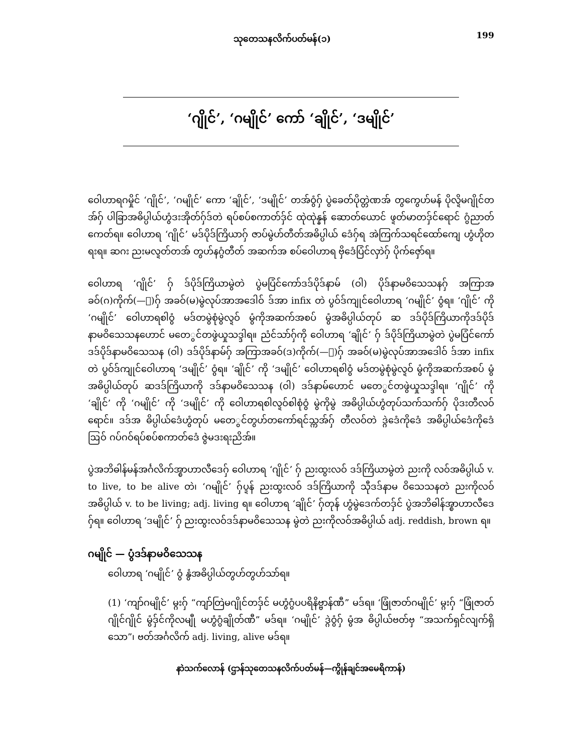သုတေသနလိက်ပတ်မန်(၁) 199
‘ဂျိုင်’, ‘ဂမျိုင်’ ကော် ‘ချိုင်’, ‘ဒမျိုင်’
ဝေါဟာရဂမှိုင် ‘ဂျိုင်’, ‘ဂမျိုင်’ ကော ‘ချိုင်’, ‘ဒမျိုင်’ တအ်ဝွံဂှ် ပွဲခေတ်ပိုတ္တဲဏအ် တွကွေဟ်မန် ပိုလ္ဍိမဂျိုင်တအ်ဂှ် ပါခြာအဓိပ္ပါယ်ဟွံဒးအိုတ်ဂှ်ဒ်တဲ ရပ်စပ်စကာတ်ဒှ်င် ထုဲထုဲန္နန် ဆောတ်ယောင် ဖ္ဍတ်မာတဒှ်င်ရောင် ဂွံညာတ်ကေတ်ရ။ ဝေါဟာရ ‘ဂျိုင်’ မဒ်ပိုဒ်ကြိယာဂှ် ဇာပ်မွဲဟ်တီတ်အဓိပ္ပါယ် ဒေံဂှ်ရ အဲကြက်သရင်ထော်ကျေ ဟွံဟိုတရးရ။ ဆဂး ညးမလ္ဍတ်တအ် တွဟ်နဂွံတီတ် အဆက်အ စပ်ဝေါဟာရ ဗှိဒေံပြံင်လှာဲဂှ် ပိုက်ဇှော်ရ။
ဝေါဟာရ ‘ဂျိုင်’ ဂှ် ဒ်ပိုဒ်ကြိယာမွဲတဲ ပွဲမပြံင်ကော်ဒဒ်ပိုဒ်နာမ် (ဝါ) ပိုဒ်နာမဝိသေသနဂှ် အကြာအ ခဝ်(ဂ)ကိုက်(—ျ)ဂှ် အခဝ်(မ)မွဲလုပ်အာအဒေါဝ် ဒ်အာ infix တဲ ပွဝ်ဒ်ကျုင်ဝေါဟာရ ‘ဂမျိုင်’ ဝွံရ။ ‘ဂျိုင်’ ကို ‘ဂမျိုင်’ ဝေါဟာရစါဝွံ မဒ်တမွဲစုံမွဲလ္ဍဝ် မွံကိုအဆက်အစပ် မွံအဓိပ္ပါယ်တုပ် ဆ ဒဒ်ပိုဒ်ကြိယာကိုဒဒ်ပိုဒ်နာမဝိသေသနဟောင် မတေွင်တဖွဲယှုသဒ္ဒါရ။ ညံင်သာ်ဂှ်ကို ဝေါဟာရ ‘ချိုင်’ ဂှ် ဒ်ပိုဒ်ကြိယာမွဲတဲ ပွဲမပြံင်ကော်ဒဒ်ပိုဒ်နာမဝိသေသန (ဝါ) ဒဒ်ပိုဒ်နာမ်ဂှ် အကြာအခဝ်(ဒ)ကိုက်(—ျ)ဂှ် အခဝ်(မ)မွဲလုပ်အာအဒေါဝ် ဒ်အာ infix တဲ ပွဝ်ဒ်ကျုင်ဝေါဟာရ ‘ဒမျိုင်’ ဝွံရ။ ‘ချိုင်’ ကို ‘ဒမျိုင်’ ဝေါဟာရစါဝွံ မဒ်တမွဲစုံမွဲလ္ဍဝ် မွံကိုအဆက်အစပ် မွံအဓိပ္ပါယ်တုပ် ဆဒဒ်ကြိယာကို ဒဒ်နာမဝိသေသန (ဝါ) ဒဒ်နာမ်ဟောင် မတေွင်တဖွဲယှုသဒ္ဒါရ။ ‘ဂျိုင်’ ကို ‘ချိုင်’ ကို ‘ဂမျိုင်’ ကို ‘ဒမျိုင်’ ကို ဝေါဟာရစါလ္ဍဝ်စါစုံဝွံ မွဲကိုမွဲ အဓိပ္ပါယ်ဟွံတုပ်သက်သက်ဂှ် ပိုဒးတီလဝ်ရောင်။ ဒဒ်အ ဓိပ္ပါယ်ဒေံဟွံတုပ် မတေွင်တွဟ်တကော်ရင်သ္ကအ်ဂှ် တီလဝ်တဲ ဒ္ဂဲဒေံကိုဒေံ အဓိပ္ပါယ်ဒေံကိုဒေံ ဩဝ် ဂပ်ဂဝ်ရပ်စပ်စကာတ်ဒေံ ဇွဲမဒးရးညိအ်။
ပွဲအဘိဓါန်မန်အင်္ဂလိက်အ္စာဟာလီဒေဂှ် ဝေါဟာရ ‘ဂျိုင်’ ဂှ် ညးထွးလဝ် ဒဒ်ကြိယာမွဲတဲ ညးကို လဝ်အဓိပ္ပါယ် v. to live, to be alive တဲ၊ ‘ဂမျိုင်’ ဂှ်ပ္ဍန် ညးထွးလဝ် ဒဒ်ကြိယာကို သီုဒဒ်နာမ ဝိသေသနတဲ ညးကိုလဝ်အဓိပ္ပါယ် v. to be living; adj. living ရ။ ဝေါဟာရ ‘ချိုင်’ ဂှ်တုန် ဟွံမွဲဒေက်တဒှ်င် ပွဲအဘိဓါန်အ္စာဟာလီဒေဂှ်ရ။ ဝေါဟာရ ‘ဒမျိုင်’ ဂှ် ညးထွးလဝ်ဒဒ်နာမဝိသေသန မွဲတဲ ညးကိုလဝ်အဓိပ္ပါယ် adj. reddish, brown ရ။
ဂမျိုင် — ပွံဒဒ်နာမဝိသေသန
ဝေါဟာရ ‘ဂမျိုင်’ ဝွံ နွံအဓိပ္ပါယ်တွဟ်တွဟ်သာ်ရ။
(1) ‘ကျာ်ဂမျိုင်’ မ္ဂးဂှ် “ကျာ်တြဲမဂျိုင်တဒှ်င် မဟွံဂွံပပရိနိဗ္ဗာန်ဏီ” မဒ်ရ။ ‘ဖြုံဇာတ်ဂမျိုင်’ မ္ဂးဂှ် “ဖြုံဇာတ်ဂျိုင်ဂျိုင် မွံဒှ်င်ကိုလမျီု မဟွံဂွံချိုတ်ဏီ” မဒ်ရ။ ‘ဂမျိုင်’ ဒ္ဂဲဝွံဂှ် မွံအ ဓိပ္ပါယ်ဗတ်ဗှ “အသက်ရှင်လျက်ရှိသော”၊ ဗတ်အင်္ဂလိက် adj. living, alive မဒ်ရ။
နာဲသက်လောန် (ဌာန်သုတေသနလိက်ပတ်မန်—ကွိုန်ချင်အမေရိကာန်)